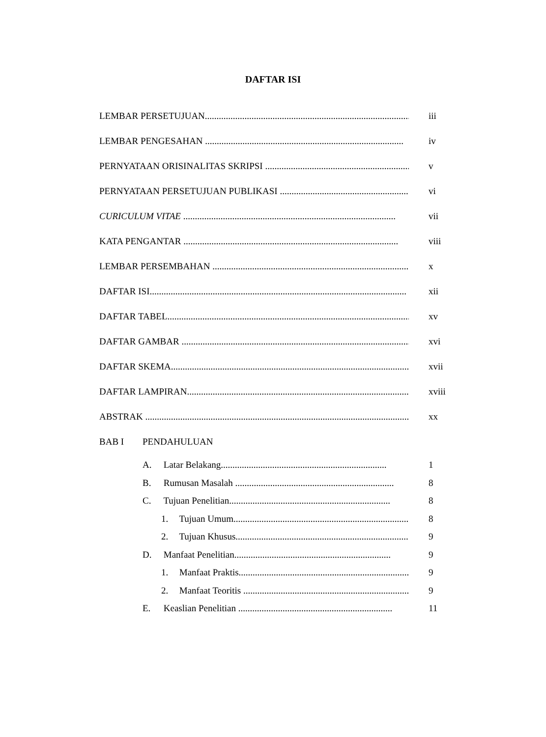DAFTAR ISI
LEMBAR PERSETUJUAN........................................................................................ iii
LEMBAR PENGESAHAN ..................................................................................... iv
PERNYATAAN ORISINALITAS SKRIPSI .............................................................. v
PERNYATAAN PERSETUJUAN PUBLIKASI ........................................................... vi
CURICULUM VITAE ........................................................................................... vii
KATA PENGANTAR ............................................................................................ viii
LEMBAR PERSEMBAHAN .................................................................................... x
DAFTAR ISI.............................................................................................................. xii
DAFTAR TABEL........................................................................................................ xv
DAFTAR GAMBAR .................................................................................................... xvi
DAFTAR SKEMA....................................................................................................... xvii
DAFTAR LAMPIRAN................................................................................................... xviii
ABSTRAK .................................................................................................................. xx
BAB I PENDAHULUAN
A. Latar Belakang....................................................................... 1
B. Rumusan Masalah .................................................................... 8
C. Tujuan Penelitian..................................................................... 8
1. Tujuan Umum........................................................................... 8
2. Tujuan Khusus.......................................................................... 9
D. Manfaat Penelitian................................................................... 9
1. Manfaat Praktis......................................................................... 9
2. Manfaat Teoritis ........................................................................ 9
E. Keaslian Penelitian .................................................................. 11